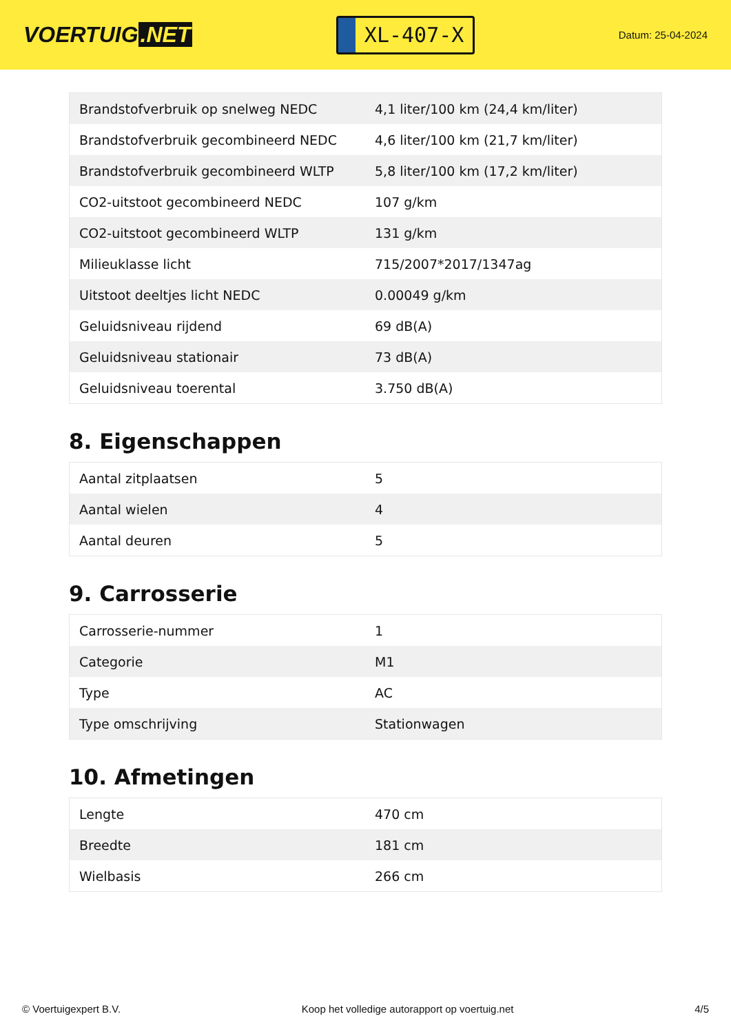VOERTUIG.NET
XL-407-X
Datum: 25-04-2024
| Brandstofverbruik op snelweg NEDC | 4,1 liter/100 km (24,4 km/liter) |
| Brandstofverbruik gecombineerd NEDC | 4,6 liter/100 km (21,7 km/liter) |
| Brandstofverbruik gecombineerd WLTP | 5,8 liter/100 km (17,2 km/liter) |
| CO2-uitstoot gecombineerd NEDC | 107 g/km |
| CO2-uitstoot gecombineerd WLTP | 131 g/km |
| Milieuklasse licht | 715/2007*2017/1347ag |
| Uitstoot deeltjes licht NEDC | 0.00049 g/km |
| Geluidsniveau rijdend | 69 dB(A) |
| Geluidsniveau stationair | 73 dB(A) |
| Geluidsniveau toerental | 3.750 dB(A) |
8. Eigenschappen
| Aantal zitplaatsen | 5 |
| Aantal wielen | 4 |
| Aantal deuren | 5 |
9. Carrosserie
| Carrosserie-nummer | 1 |
| Categorie | M1 |
| Type | AC |
| Type omschrijving | Stationwagen |
10. Afmetingen
| Lengte | 470 cm |
| Breedte | 181 cm |
| Wielbasis | 266 cm |
© Voertuigexpert B.V. Koop het volledige autorapport op voertuig.net 4/5